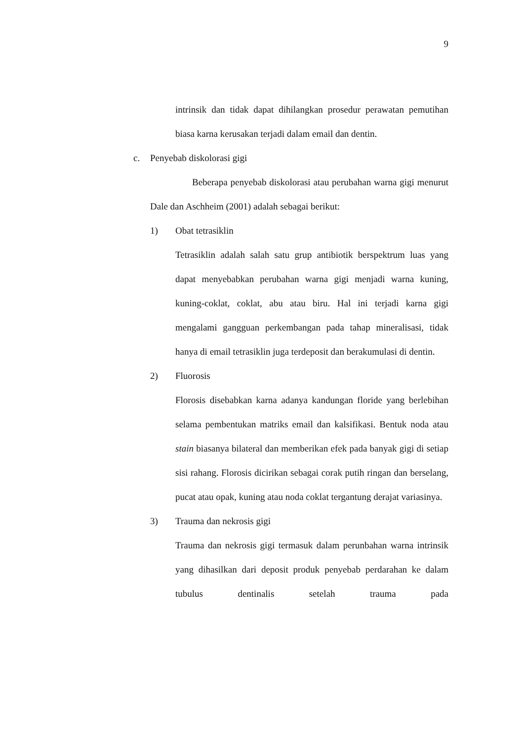9
intrinsik dan tidak dapat dihilangkan prosedur perawatan pemutihan biasa karna kerusakan terjadi dalam email dan dentin.
c. Penyebab diskolorasi gigi
Beberapa penyebab diskolorasi atau perubahan warna gigi menurut Dale dan Aschheim (2001) adalah sebagai berikut:
1) Obat tetrasiklin
Tetrasiklin adalah salah satu grup antibiotik berspektrum luas yang dapat menyebabkan perubahan warna gigi menjadi warna kuning, kuning-coklat, coklat, abu atau biru. Hal ini terjadi karna gigi mengalami gangguan perkembangan pada tahap mineralisasi, tidak hanya di email tetrasiklin juga terdeposit dan berakumulasi di dentin.
2) Fluorosis
Florosis disebabkan karna adanya kandungan floride yang berlebihan selama pembentukan matriks email dan kalsifikasi. Bentuk noda atau stain biasanya bilateral dan memberikan efek pada banyak gigi di setiap sisi rahang. Florosis dicirikan sebagai corak putih ringan dan berselang, pucat atau opak, kuning atau noda coklat tergantung derajat variasinya.
3) Trauma dan nekrosis gigi
Trauma dan nekrosis gigi termasuk dalam perunbahan warna intrinsik yang dihasilkan dari deposit produk penyebab perdarahan ke dalam tubulus dentinalis setelah trauma pada